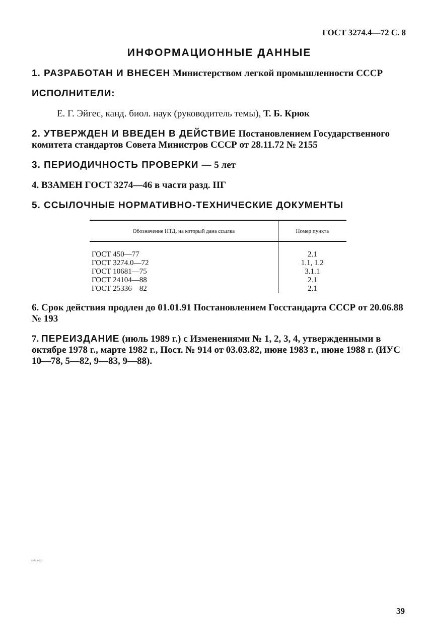ГОСТ 3274.4—72 С. 8
ИНФОРМАЦИОННЫЕ ДАННЫЕ
1. РАЗРАБОТАН И ВНЕСЕН Министерством легкой промышленности СССР
ИСПОЛНИТЕЛИ:
Е. Г. Эйгес, канд. биол. наук (руководитель темы), Т. Б. Крюк
2. УТВЕРЖДЕН И ВВЕДЕН В ДЕЙСТВИЕ Постановлением Государственного комитета стандартов Совета Министров СССР от 28.11.72 № 2155
3. ПЕРИОДИЧНОСТЬ ПРОВЕРКИ — 5 лет
4. ВЗАМЕН ГОСТ 3274—46 в части разд. IIГ
5. ССЫЛОЧНЫЕ НОРМАТИВНО-ТЕХНИЧЕСКИЕ ДОКУМЕНТЫ
| Обозначение НТД, на который дана ссылка | Номер пункта |
| --- | --- |
| ГОСТ 450—77 | 2.1 |
| ГОСТ 3274.0—72 | 1.1, 1.2 |
| ГОСТ 10681—75 | 3.1.1 |
| ГОСТ 24104—88 | 2.1 |
| ГОСТ 25336—82 | 2.1 |
6. Срок действия продлен до 01.01.91 Постановлением Госстандарта СССР от 20.06.88 № 193
7. ПЕРЕИЗДАНИЕ (июль 1989 г.) с Изменениями № 1, 2, 3, 4, утвержденными в октябре 1978 г., марте 1982 г., Пост. № 914 от 03.03.82, июне 1983 г., июне 1988 г. (ИУС 10—78, 5—82, 9—83, 9—88).
3274.4-72
39